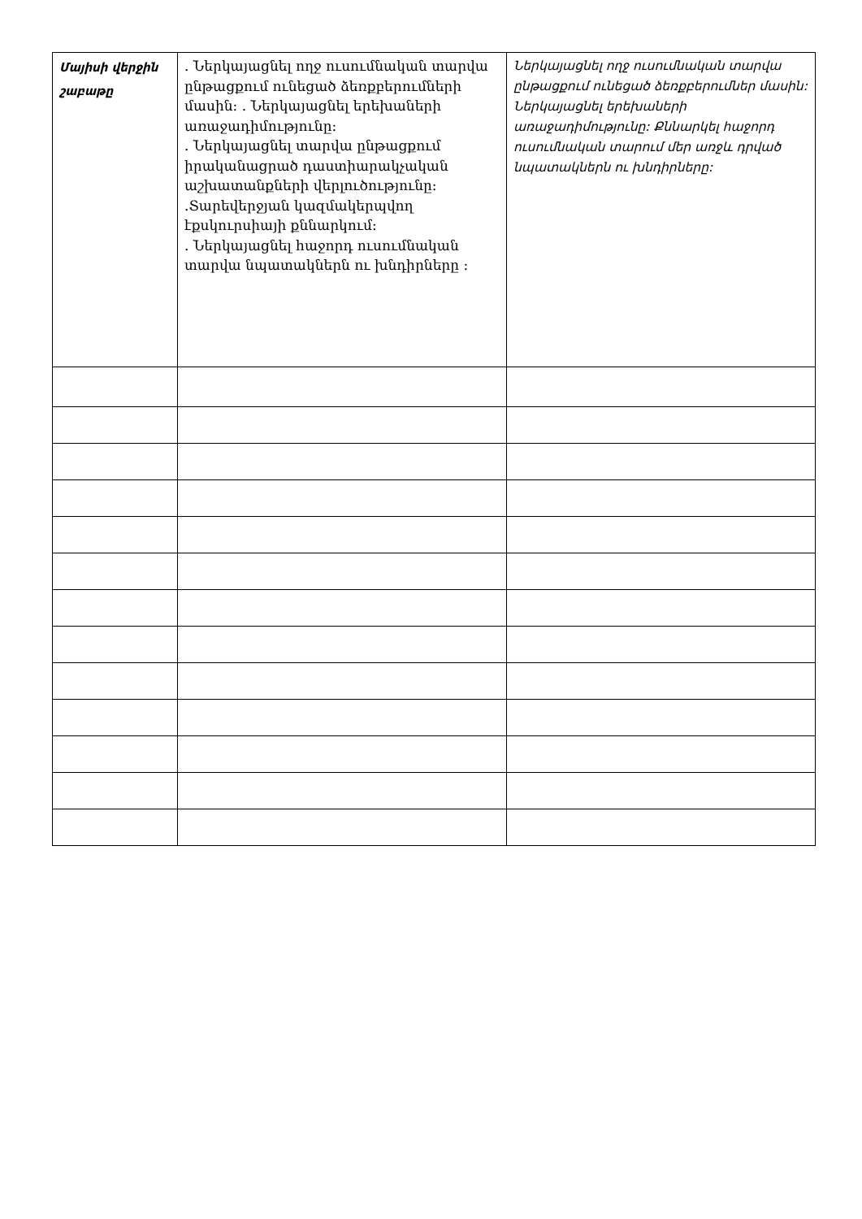| Մայիսի վերջին շաբաթը | . Ներկայացնել ողջ ուսումնական տարվա ընթացքում ունեցած ձեռքբերումների մասին: . Ներկայացնել երեխաների առաջադիմությունը: . Ներկայացնել տարվա ընթացքում իրականացրած դաստիարակչական աշխատանքների վերլուծությունը: .Տարեվերջյան կազմակերպվող էքսկուրսիայի քննարկում: . Ներկայացնել հաջորդ ուսումնական տարվա նպատակներն ու խնդիրները : | Ներկայացնել ողջ ուսումնական տարվա ընթացքում ունեցած ձեռքբերումներ մասին: Ներկայացնել երեխաների առաջադիմությունը: Քննարկել հաջորդ ուսումնական տարում մեր առջև դրված նպատակներն ու խնդիրները: |